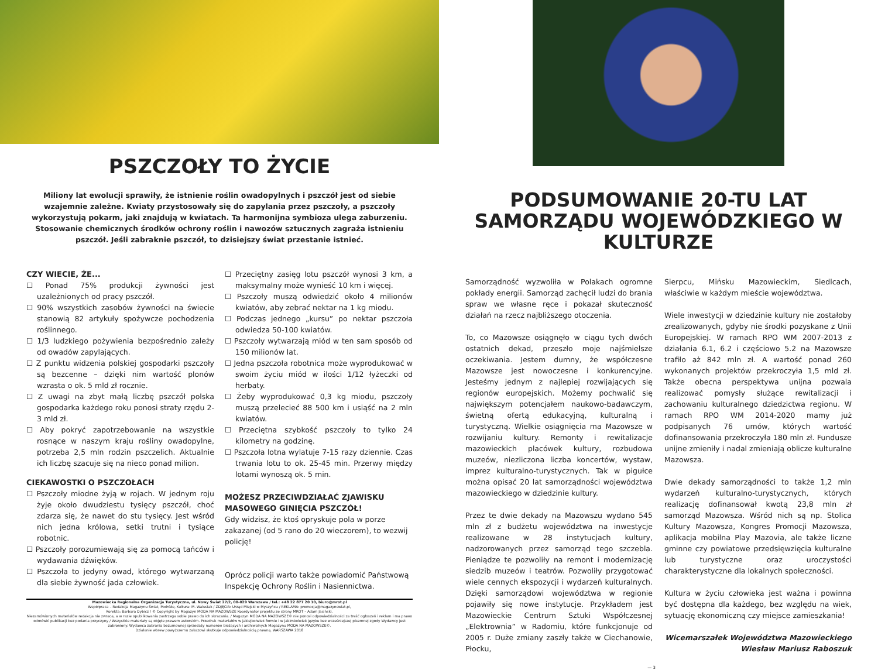PSZCZOŁY TO ŻYCIE
Miliony lat ewolucji sprawiły, że istnienie roślin owadopylnych i pszczół jest od siebie wzajemnie zależne. Kwiaty przystosowały się do zapylania przez pszczoły, a pszczoły wykorzystują pokarm, jaki znajdują w kwiatach. Ta harmonijna symbioza ulega zaburzeniu. Stosowanie chemicznych środków ochrony roślin i nawozów sztucznych zagraża istnieniu pszczół. Jeśli zabraknie pszczół, to dzisiejszy świat przestanie istnieć.
CZY WIECIE, ŻE...
☐ Ponad 75% produkcji żywności jest uzależnionych od pracy pszczół.
☐ 90% wszystkich zasobów żywności na świecie stanowią 82 artykuły spożywcze pochodzenia roślinnego.
☐ 1/3 ludzkiego pożywienia bezpośrednio zależy od owadów zapylających.
☐ Z punktu widzenia polskiej gospodarki pszczoły są bezcenne – dzięki nim wartość plonów wzrasta o ok. 5 mld zł rocznie.
☐ Z uwagi na zbyt małą liczbę pszczół polska gospodarka każdego roku ponosi straty rzędu 2-3 mld zł.
☐ Aby pokryć zapotrzebowanie na wszystkie rosnące w naszym kraju rośliny owadopylne, potrzeba 2,5 mln rodzin pszczelich. Aktualnie ich liczbę szacuje się na nieco ponad milion.
CIEKAWOSTKI O PSZCZOŁACH
☐ Pszczoły miodne żyją w rojach. W jednym roju żyje około dwudziestu tysięcy pszczół, choć zdarza się, że nawet do stu tysięcy. Jest wśród nich jedna królowa, setki trutni i tysiące robotnic.
☐ Pszczoły porozumiewają się za pomocą tańców i wydawania dźwięków.
☐ Pszczoła to jedyny owad, którego wytwarzaną dla siebie żywność jada człowiek.
☐ Przeciętny zasięg lotu pszczół wynosi 3 km, a maksymalny może wynieść 10 km i więcej.
☐ Pszczoły muszą odwiedzić około 4 milionów kwiatów, aby zebrać nektar na 1 kg miodu.
☐ Podczas jednego „kursu” po nektar pszczoła odwiedza 50-100 kwiatów.
☐ Pszczoły wytwarzają miód w ten sam sposób od 150 milionów lat.
☐ Jedna pszczoła robotnica może wyprodukować w swoim życiu miód w ilości 1/12 łyżeczki od herbaty.
☐ Żeby wyprodukować 0,3 kg miodu, pszczoły muszą przelecieć 88 500 km i usiąść na 2 mln kwiatów.
☐ Przeciętna szybkość pszczoły to tylko 24 kilometry na godzinę.
☐ Pszczoła lotna wylatuje 7-15 razy dziennie. Czas trwania lotu to ok. 25-45 min. Przerwy między lotami wynoszą ok. 5 min.
MOŻESZ PRZECIWDZIAŁAĆ ZJAWISKU MASOWEGO GINIĘCIA PSZCZÓŁ!
Gdy widzisz, że ktoś opryskuje pola w porze zakazanej (od 5 rano do 20 wieczorem), to wezwij policję!
Oprócz policji warto także powiadomić Państwową Inspekcję Ochrony Roślin i Nasiennictwa.
Mazowiecka Regionalna Organizacja Turystyczna, ul. Nowy Świat 27/2, 00-029 Warszawa / tel.: +48 22 877 20 10, biuro@mrot.pl
Współpraca – Redakcja Magazynu Świat, Podróże, Kultura: M. Walusiak / ZDJĘCIA: Urząd Miejski w Myszyńcu / REKLAMA: promocja@magazynswiat.pl,
Korekta: Barbara Dybicz / © Copyright by Magazyn MODA NA MAZOWSZE Koordynator projektu ze strony MROT – Adam Jasiński.
Niezamówionych materiałów redakcja nie zwraca, a w razie opublikowania zastrzega sobie prawo do ich skracania. / Magazyn MODA NA MAZOWSZE© nie ponosi odpowiedzialności za treść ogłoszeń i reklam i ma prawo odmówić publikacji bez podania przyczyny / Wszystkie materiały są objęte prawem autorskim. Przedruk materiałów w jakiejkolwiek formie i w jakimkolwiek języku bez wcześniejszej pisemnej zgody Wydawcy jest zabroniony. Wydawca zabrania bezumownej sprzedaży numerów bieżących i archiwalnych Magazynu MODA NA MAZOWSZE©.
Działanie wbrew powyższemu zakazowi skutkuje odpowiedzialnością prawną. WARSZAWA 2018
PODSUMOWANIE 20-TU LAT SAMORZĄDU WOJEWÓDZKIEGO W KULTURZE
Samorządność wyzwoliła w Polakach ogromne pokłady energii. Samorząd zachęcił ludzi do brania spraw we własne ręce i pokazał skuteczność działań na rzecz najbliższego otoczenia.
To, co Mazowsze osiągnęło w ciągu tych dwóch ostatnich dekad, przeszło moje najśmielsze oczekiwania. Jestem dumny, że współczesne Mazowsze jest nowoczesne i konkurencyjne. Jesteśmy jednym z najlepiej rozwijających się regionów europejskich. Możemy pochwalić się największym potencjałem naukowo-badawczym, świetną ofertą edukacyjną, kulturalną i turystyczną. Wielkie osiągnięcia ma Mazowsze w rozwijaniu kultury. Remonty i rewitalizacje mazowieckich placówek kultury, rozbudowa muzeów, niezliczona liczba koncertów, wystaw, imprez kulturalno-turystycznych. Tak w pigułce można opisać 20 lat samorządności województwa mazowieckiego w dziedzinie kultury.
Przez te dwie dekady na Mazowszu wydano 545 mln zł z budżetu województwa na inwestycje realizowane w 28 instytucjach kultury, nadzorowanych przez samorząd tego szczebla. Pieniądze te pozwoliły na remont i modernizację siedzib muzeów i teatrów. Pozwoliły przygotować wiele cennych ekspozycji i wydarzeń kulturalnych. Dzięki samorządowi województwa w regionie pojawiły się nowe instytucje. Przykładem jest Mazowieckie Centrum Sztuki Współczesnej „Elektrownia” w Radomiu, które funkcjonuje od 2005 r. Duże zmiany zaszły także w Ciechanowie, Płocku,
Sierpcu, Mińsku Mazowieckim, Siedlcach, właściwie w każdym mieście województwa.
Wiele inwestycji w dziedzinie kultury nie zostałoby zrealizowanych, gdyby nie środki pozyskane z Unii Europejskiej. W ramach RPO WM 2007-2013 z działania 6.1, 6.2 i częściowo 5.2 na Mazowsze trafiło aż 842 mln zł. A wartość ponad 260 wykonanych projektów przekroczyła 1,5 mld zł. Także obecna perspektywa unijna pozwala realizować pomysły służące rewitalizacji i zachowaniu kulturalnego dziedzictwa regionu. W ramach RPO WM 2014-2020 mamy już podpisanych 76 umów, których wartość dofinansowania przekroczyła 180 mln zł. Fundusze unijne zmieniły i nadal zmieniają oblicze kulturalne Mazowsza.
Dwie dekady samorządności to także 1,2 mln wydarzeń kulturalno-turystycznych, których realizację dofinansował kwotą 23,8 mln zł samorząd Mazowsza. Wśród nich są np. Stolica Kultury Mazowsza, Kongres Promocji Mazowsza, aplikacja mobilna Play Mazovia, ale także liczne gminne czy powiatowe przedsięwzięcia kulturalne lub turystyczne oraz uroczystości charakterystyczne dla lokalnych społeczności.
Kultura w życiu człowieka jest ważna i powinna być dostępna dla każdego, bez względu na wiek, sytuację ekonomiczną czy miejsce zamieszkania!
Wicemarszałek Województwa Mazowieckiego
Wiesław Mariusz Raboszuk
— 3